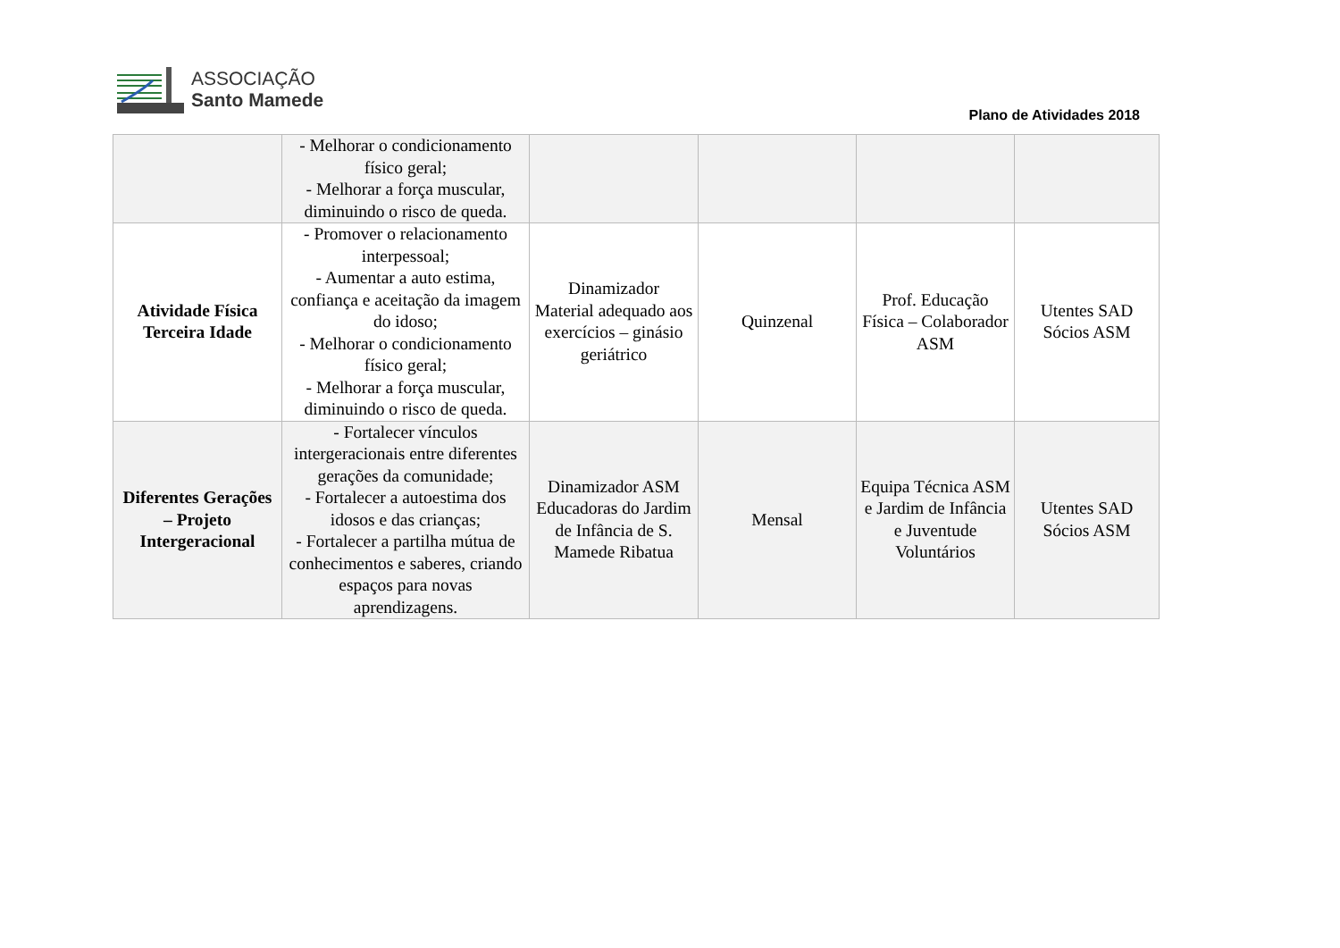ASSOCIAÇÃO
Santo Mamede
Plano de Atividades 2018
| | - Melhorar o condicionamento físico geral; - Melhorar a força muscular, diminuindo o risco de queda. | | | | |
| Atividade Física Terceira Idade | - Promover o relacionamento interpessoal; - Aumentar a auto estima, confiança e aceitação da imagem do idoso; - Melhorar o condicionamento físico geral; - Melhorar a força muscular, diminuindo o risco de queda. | Dinamizador Material adequado aos exercícios – ginásio geriátrico | Quinzenal | Prof. Educação Física – Colaborador ASM | Utentes SAD Sócios ASM |
| Diferentes Gerações – Projeto Intergeracional | - Fortalecer vínculos intergeracionais entre diferentes gerações da comunidade; - Fortalecer a autoestima dos idosos e das crianças; - Fortalecer a partilha mútua de conhecimentos e saberes, criando espaços para novas aprendizagens. | Dinamizador ASM Educadoras do Jardim de Infância de S. Mamede Ribatua | Mensal | Equipa Técnica ASM e Jardim de Infância e Juventude Voluntários | Utentes SAD Sócios ASM |